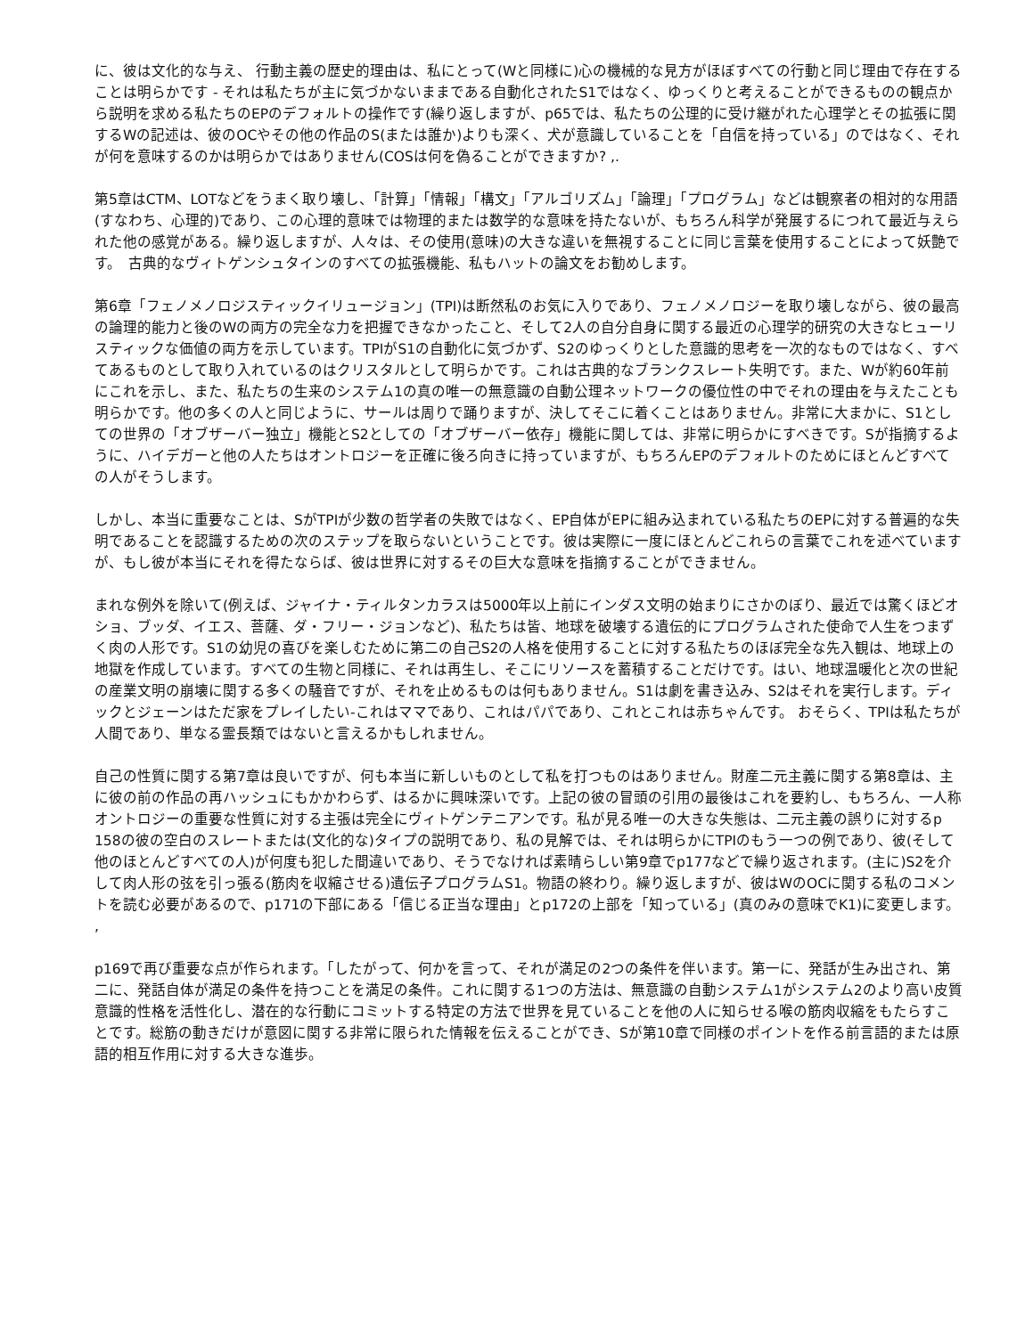に、彼は文化的な与え、 行動主義の歴史的理由は、私にとって(Wと同様に)心の機械的な見方がほぼすべての行動と同じ理由で存在することは明らかです - それは私たちが主に気づかないままである自動化されたS1ではなく、ゆっくりと考えることができるものの観点から説明を求める私たちのEPのデフォルトの操作です(繰り返しますが、p65では、私たちの公理的に受け継がれた心理学とその拡張に関するWの記述は、彼のOCやその他の作品のS(または誰か)よりも深く、犬が意識していることを「自信を持っている」のではなく、それが何を意味するのかは明らかではありません(COSは何を偽ることができますか? ,.
第5章はCTM、LOTなどをうまく取り壊し、「計算」「情報」「構文」「アルゴリズム」「論理」「プログラム」などは観察者の相対的な用語(すなわち、心理的)であり、この心理的意味では物理的または数学的な意味を持たないが、もちろん科学が発展するにつれて最近与えられた他の感覚がある。繰り返しますが、人々は、その使用(意味)の大きな違いを無視することに同じ言葉を使用することによって妖艶です。　古典的なヴィトゲンシュタインのすべての拡張機能、私もハットの論文をお勧めします。
第6章「フェノメノロジスティックイリュージョン」(TPI)は断然私のお気に入りであり、フェノメノロジーを取り壊しながら、彼の最高の論理的能力と後のWの両方の完全な力を把握できなかったこと、そして2人の自分自身に関する最近の心理学的研究の大きなヒューリスティックな価値の両方を示しています。TPIがS1の自動化に気づかず、S2のゆっくりとした意識的思考を一次的なものではなく、すべてあるものとして取り入れているのはクリスタルとして明らかです。これは古典的なブランクスレート失明です。また、Wが約60年前にこれを示し、また、私たちの生来のシステム1の真の唯一の無意識の自動公理ネットワークの優位性の中でそれの理由を与えたことも明らかです。他の多くの人と同じように、サールは周りで踊りますが、決してそこに着くことはありません。非常に大まかに、S1としての世界の「オブザーバー独立」機能とS2としての「オブザーバー依存」機能に関しては、非常に明らかにすべきです。Sが指摘するように、ハイデガーと他の人たちはオントロジーを正確に後ろ向きに持っていますが、もちろんEPのデフォルトのためにほとんどすべての人がそうします。
しかし、本当に重要なことは、SがTPIが少数の哲学者の失敗ではなく、EP自体がEPに組み込まれている私たちのEPに対する普遍的な失明であることを認識するための次のステップを取らないということです。彼は実際に一度にほとんどこれらの言葉でこれを述べていますが、もし彼が本当にそれを得たならば、彼は世界に対するその巨大な意味を指摘することができません。
まれな例外を除いて(例えば、ジャイナ・ティルタンカラスは5000年以上前にインダス文明の始まりにさかのぼり、最近では驚くほどオショ、ブッダ、イエス、菩薩、ダ・フリー・ジョンなど)、私たちは皆、地球を破壊する遺伝的にプログラムされた使命で人生をつまずく肉の人形です。S1の幼児の喜びを楽しむために第二の自己S2の人格を使用することに対する私たちのほぼ完全な先入観は、地球上の地獄を作成しています。すべての生物と同様に、それは再生し、そこにリソースを蓄積することだけです。はい、地球温暖化と次の世紀の産業文明の崩壊に関する多くの騒音ですが、それを止めるものは何もありません。S1は劇を書き込み、S2はそれを実行します。ディックとジェーンはただ家をプレイしたい-これはママであり、これはパパであり、これとこれは赤ちゃんです。 おそらく、TPIは私たちが人間であり、単なる霊長類ではないと言えるかもしれません。
自己の性質に関する第7章は良いですが、何も本当に新しいものとして私を打つものはありません。財産二元主義に関する第8章は、主に彼の前の作品の再ハッシュにもかかわらず、はるかに興味深いです。上記の彼の冒頭の引用の最後はこれを要約し、もちろん、一人称オントロジーの重要な性質に対する主張は完全にヴィトゲンテニアンです。私が見る唯一の大きな失態は、二元主義の誤りに対するp 158の彼の空白のスレートまたは(文化的な)タイプの説明であり、私の見解では、それは明らかにTPIのもう一つの例であり、彼(そして他のほとんどすべての人)が何度も犯した間違いであり、そうでなければ素晴らしい第9章でp177などで繰り返されます。(主に)S2を介して肉人形の弦を引っ張る(筋肉を収縮させる)遺伝子プログラムS1。物語の終わり。繰り返しますが、彼はWのOCに関する私のコメントを読む必要があるので、p171の下部にある「信じる正当な理由」とp172の上部を「知っている」(真のみの意味でK1)に変更します。 ,
p169で再び重要な点が作られます。「したがって、何かを言って、それが満足の2つの条件を伴います。第一に、発話が生み出され、第二に、発話自体が満足の条件を持つことを満足の条件。これに関する1つの方法は、無意識の自動システム1がシステム2のより高い皮質意識的性格を活性化し、潜在的な行動にコミットする特定の方法で世界を見ていることを他の人に知らせる喉の筋肉収縮をもたらすことです。総筋の動きだけが意図に関する非常に限られた情報を伝えることができ、Sが第10章で同様のポイントを作る前言語的または原語的相互作用に対する大きな進歩。